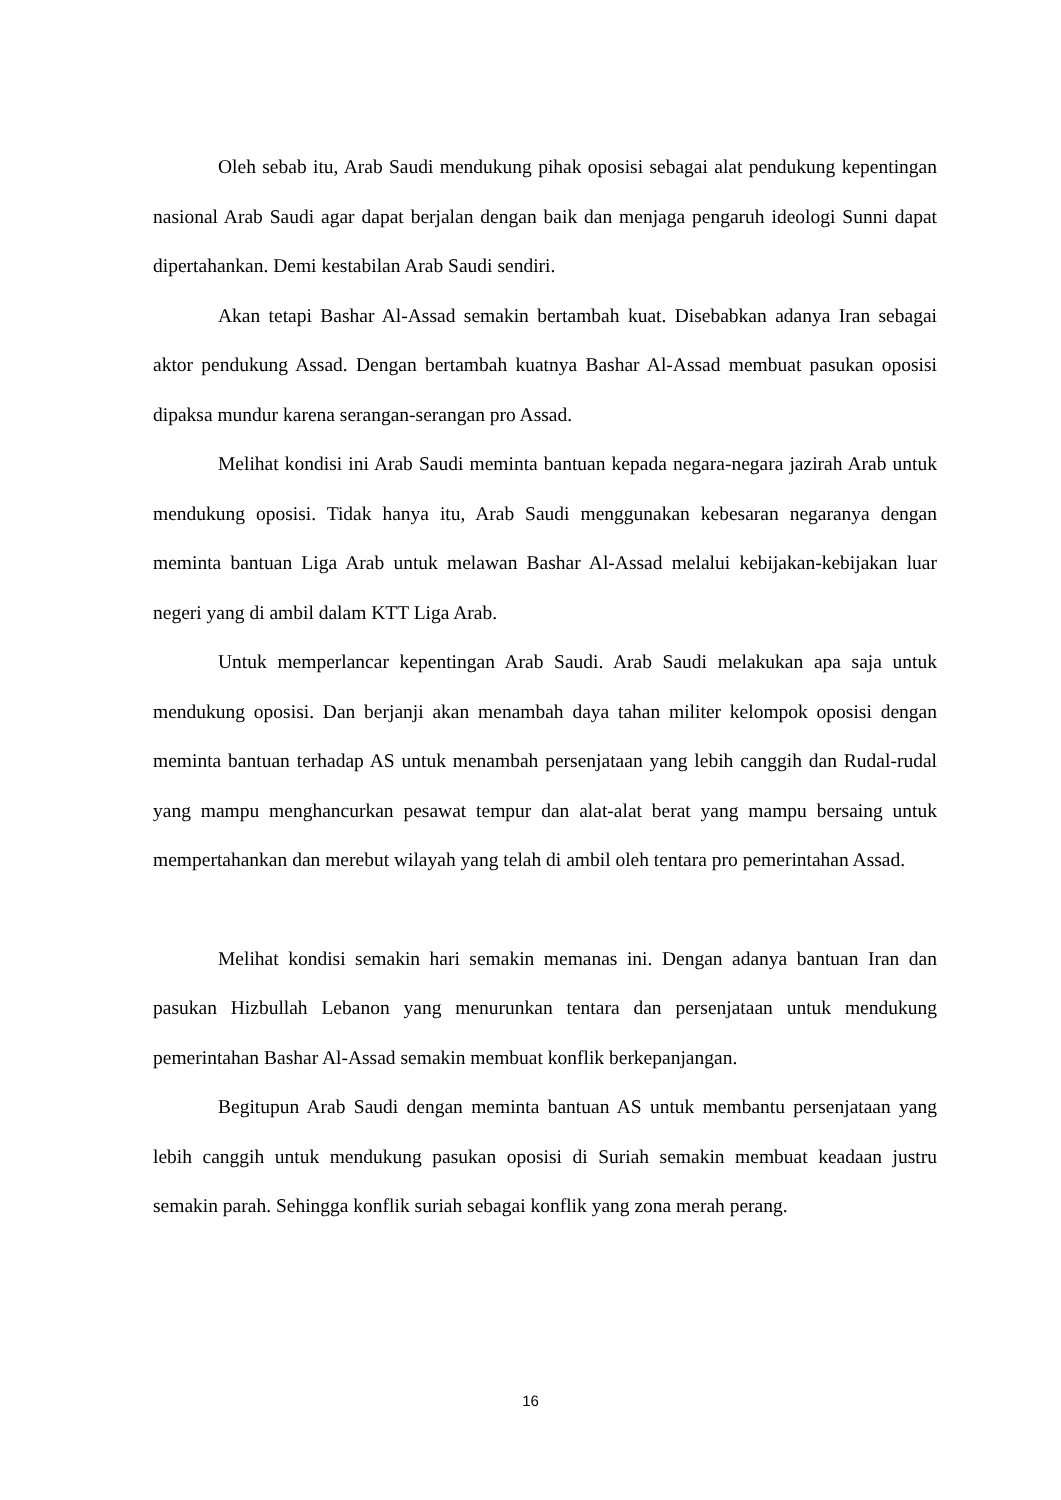Oleh sebab itu, Arab Saudi mendukung pihak oposisi sebagai alat pendukung kepentingan nasional Arab Saudi agar dapat berjalan dengan baik dan menjaga pengaruh ideologi Sunni dapat dipertahankan. Demi kestabilan Arab Saudi sendiri.
Akan tetapi Bashar Al-Assad semakin bertambah kuat. Disebabkan adanya Iran sebagai aktor pendukung Assad. Dengan bertambah kuatnya Bashar Al-Assad membuat pasukan oposisi dipaksa mundur karena serangan-serangan pro Assad.
Melihat kondisi ini Arab Saudi meminta bantuan kepada negara-negara jazirah Arab untuk mendukung oposisi. Tidak hanya itu, Arab Saudi menggunakan kebesaran negaranya dengan meminta bantuan Liga Arab untuk melawan Bashar Al-Assad melalui kebijakan-kebijakan luar negeri yang di ambil dalam KTT Liga Arab.
Untuk memperlancar kepentingan Arab Saudi. Arab Saudi melakukan apa saja untuk mendukung oposisi. Dan berjanji akan menambah daya tahan militer kelompok oposisi dengan meminta bantuan terhadap AS untuk menambah persenjataan yang lebih canggih dan Rudal-rudal yang mampu menghancurkan pesawat tempur dan alat-alat berat yang mampu bersaing untuk mempertahankan dan merebut wilayah yang telah di ambil oleh tentara pro pemerintahan Assad.
Melihat kondisi semakin hari semakin memanas ini. Dengan adanya bantuan Iran dan pasukan Hizbullah Lebanon yang menurunkan tentara dan persenjataan untuk mendukung pemerintahan Bashar Al-Assad semakin membuat konflik berkepanjangan.
Begitupun Arab Saudi dengan meminta bantuan AS untuk membantu persenjataan yang lebih canggih untuk mendukung pasukan oposisi di Suriah semakin membuat keadaan justru semakin parah. Sehingga konflik suriah sebagai konflik yang zona merah perang.
16